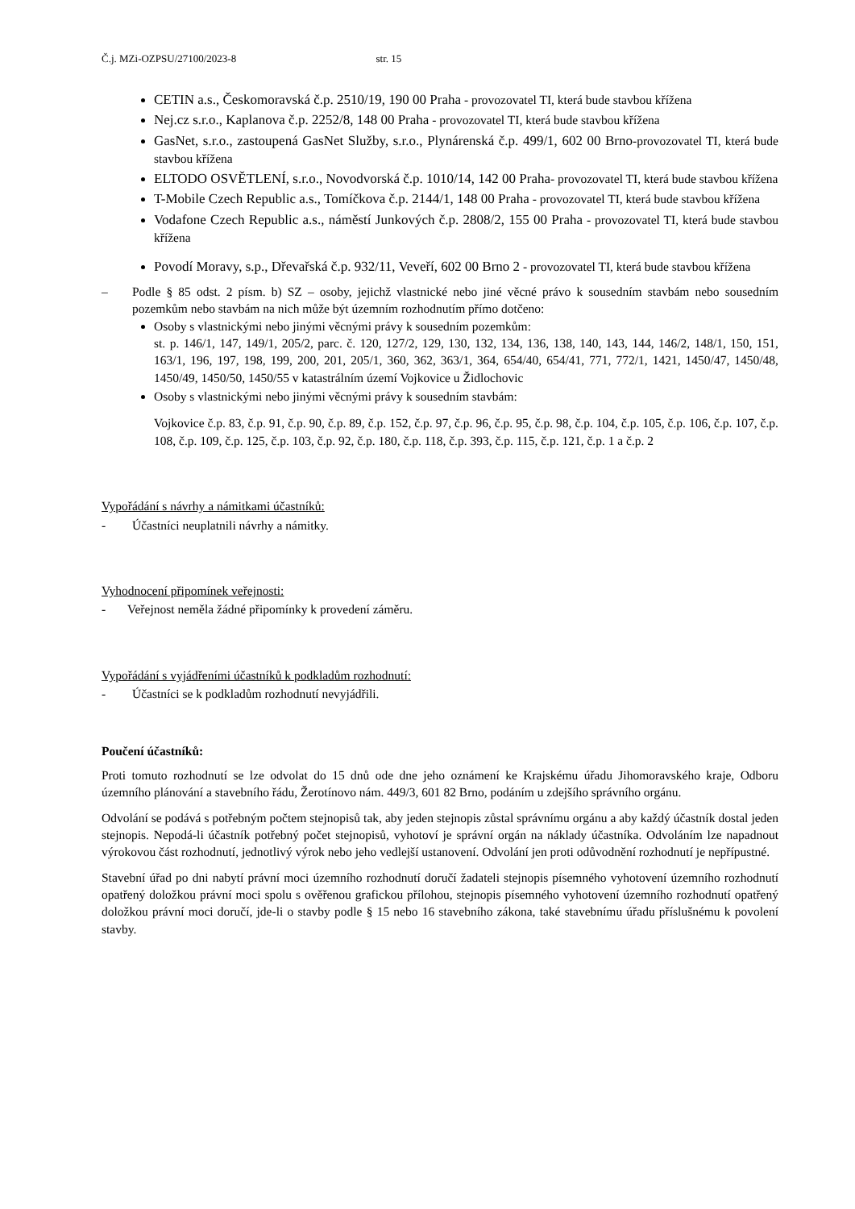Č.j. MZi-OZPSU/27100/2023-8 str. 15
CETIN a.s., Českomoravská č.p. 2510/19, 190 00 Praha - provozovatel TI, která bude stavbou křížena
Nej.cz s.r.o., Kaplanova č.p. 2252/8, 148 00 Praha - provozovatel TI, která bude stavbou křížena
GasNet, s.r.o., zastoupená GasNet Služby, s.r.o., Plynárenská č.p. 499/1, 602 00 Brno-provozovatel TI, která bude stavbou křížena
ELTODO OSVĚTLENÍ, s.r.o., Novodvorská č.p. 1010/14, 142 00 Praha- provozovatel TI, která bude stavbou křížena
T-Mobile Czech Republic a.s., Tomíčkova č.p. 2144/1, 148 00 Praha - provozovatel TI, která bude stavbou křížena
Vodafone Czech Republic a.s., náměstí Junkových č.p. 2808/2, 155 00 Praha - provozovatel TI, která bude stavbou křížena
Povodí Moravy, s.p., Dřevařská č.p. 932/11, Veveří, 602 00 Brno 2 - provozovatel TI, která bude stavbou křížena
– Podle § 85 odst. 2 písm. b) SZ – osoby, jejichž vlastnické nebo jiné věcné právo k sousedním stavbám nebo sousedním pozemkům nebo stavbám na nich může být územním rozhodnutím přímo dotčeno:
Osoby s vlastnickými nebo jinými věcnými právy k sousedním pozemkům:
st. p. 146/1, 147, 149/1, 205/2, parc. č. 120, 127/2, 129, 130, 132, 134, 136, 138, 140, 143, 144, 146/2, 148/1, 150, 151, 163/1, 196, 197, 198, 199, 200, 201, 205/1, 360, 362, 363/1, 364, 654/40, 654/41, 771, 772/1, 1421, 1450/47, 1450/48, 1450/49, 1450/50, 1450/55 v katastrálním území Vojkovice u Židlochovic
Osoby s vlastnickými nebo jinými věcnými právy k sousedním stavbám:
Vojkovice č.p. 83, č.p. 91, č.p. 90, č.p. 89, č.p. 152, č.p. 97, č.p. 96, č.p. 95, č.p. 98, č.p. 104, č.p. 105, č.p. 106, č.p. 107, č.p. 108, č.p. 109, č.p. 125, č.p. 103, č.p. 92, č.p. 180, č.p. 118, č.p. 393, č.p. 115, č.p. 121, č.p. 1 a č.p. 2
Vypořádání s návrhy a námitkami účastníků:
- Účastníci neuplatnili návrhy a námitky.
Vyhodnocení připomínek veřejnosti:
- Veřejnost neměla žádné připomínky k provedení záměru.
Vypořádání s vyjádřeními účastníků k podkladům rozhodnutí:
- Účastníci se k podkladům rozhodnutí nevyjádřili.
Poučení účastníků:
Proti tomuto rozhodnutí se lze odvolat do 15 dnů ode dne jeho oznámení ke Krajskému úřadu Jihomoravského kraje, Odboru územního plánování a stavebního řádu, Žerotínovo nám. 449/3, 601 82 Brno, podáním u zdejšího správního orgánu.
Odvolání se podává s potřebným počtem stejnopisů tak, aby jeden stejnopis zůstal správnímu orgánu a aby každý účastník dostal jeden stejnopis. Nepodá-li účastník potřebný počet stejnopisů, vyhotoví je správní orgán na náklady účastníka. Odvoláním lze napadnout výrokovou část rozhodnutí, jednotlivý výrok nebo jeho vedlejší ustanovení. Odvolání jen proti odůvodnění rozhodnutí je nepřípustné.
Stavební úřad po dni nabytí právní moci územního rozhodnutí doručí žadateli stejnopis písemného vyhotovení územního rozhodnutí opatřený doložkou právní moci spolu s ověřenou grafickou přílohou, stejnopis písemného vyhotovení územního rozhodnutí opatřený doložkou právní moci doručí, jde-li o stavby podle § 15 nebo 16 stavebního zákona, také stavebnímu úřadu příslušnému k povolení stavby.